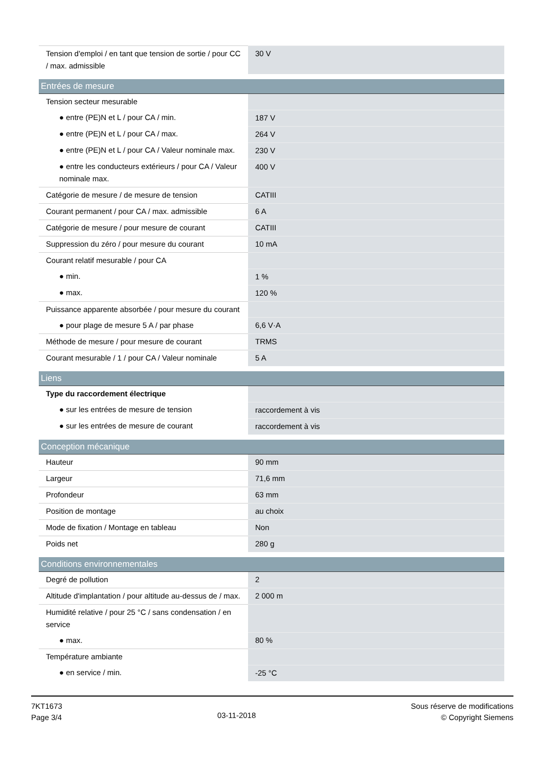| Tension d'emploi / en tant que tension de sortie / pour CC / max. admissible | 30 V |
| Entrées de mesure | |
| --- | --- |
| Tension secteur mesurable | |
| ● entre (PE)N et L / pour CA / min. | 187 V |
| ● entre (PE)N et L / pour CA / max. | 264 V |
| ● entre (PE)N et L / pour CA / Valeur nominale max. | 230 V |
| ● entre les conducteurs extérieurs / pour CA / Valeur nominale max. | 400 V |
| Catégorie de mesure / de mesure de tension | CATIII |
| Courant permanent / pour CA / max. admissible | 6 A |
| Catégorie de mesure / pour mesure de courant | CATIII |
| Suppression du zéro / pour mesure du courant | 10 mA |
| Courant relatif mesurable / pour CA | |
| ● min. | 1 % |
| ● max. | 120 % |
| Puissance apparente absorbée / pour mesure du courant | |
| ● pour plage de mesure 5 A / par phase | 6,6 V·A |
| Méthode de mesure / pour mesure de courant | TRMS |
| Courant mesurable / 1 / pour CA / Valeur nominale | 5 A |
| Liens | |
| --- | --- |
| Type du raccordement électrique | |
| ● sur les entrées de mesure de tension | raccordement à vis |
| ● sur les entrées de mesure de courant | raccordement à vis |
| Conception mécanique | |
| --- | --- |
| Hauteur | 90 mm |
| Largeur | 71,6 mm |
| Profondeur | 63 mm |
| Position de montage | au choix |
| Mode de fixation / Montage en tableau | Non |
| Poids net | 280 g |
| Conditions environnementales | |
| --- | --- |
| Degré de pollution | 2 |
| Altitude d'implantation / pour altitude au-dessus de / max. | 2 000 m |
| Humidité relative / pour 25 °C / sans condensation / en service | |
| ● max. | 80 % |
| Température ambiante | |
| ● en service / min. | -25 °C |
7KT1673
Page 3/4
03-11-2018
Sous réserve de modifications
© Copyright Siemens